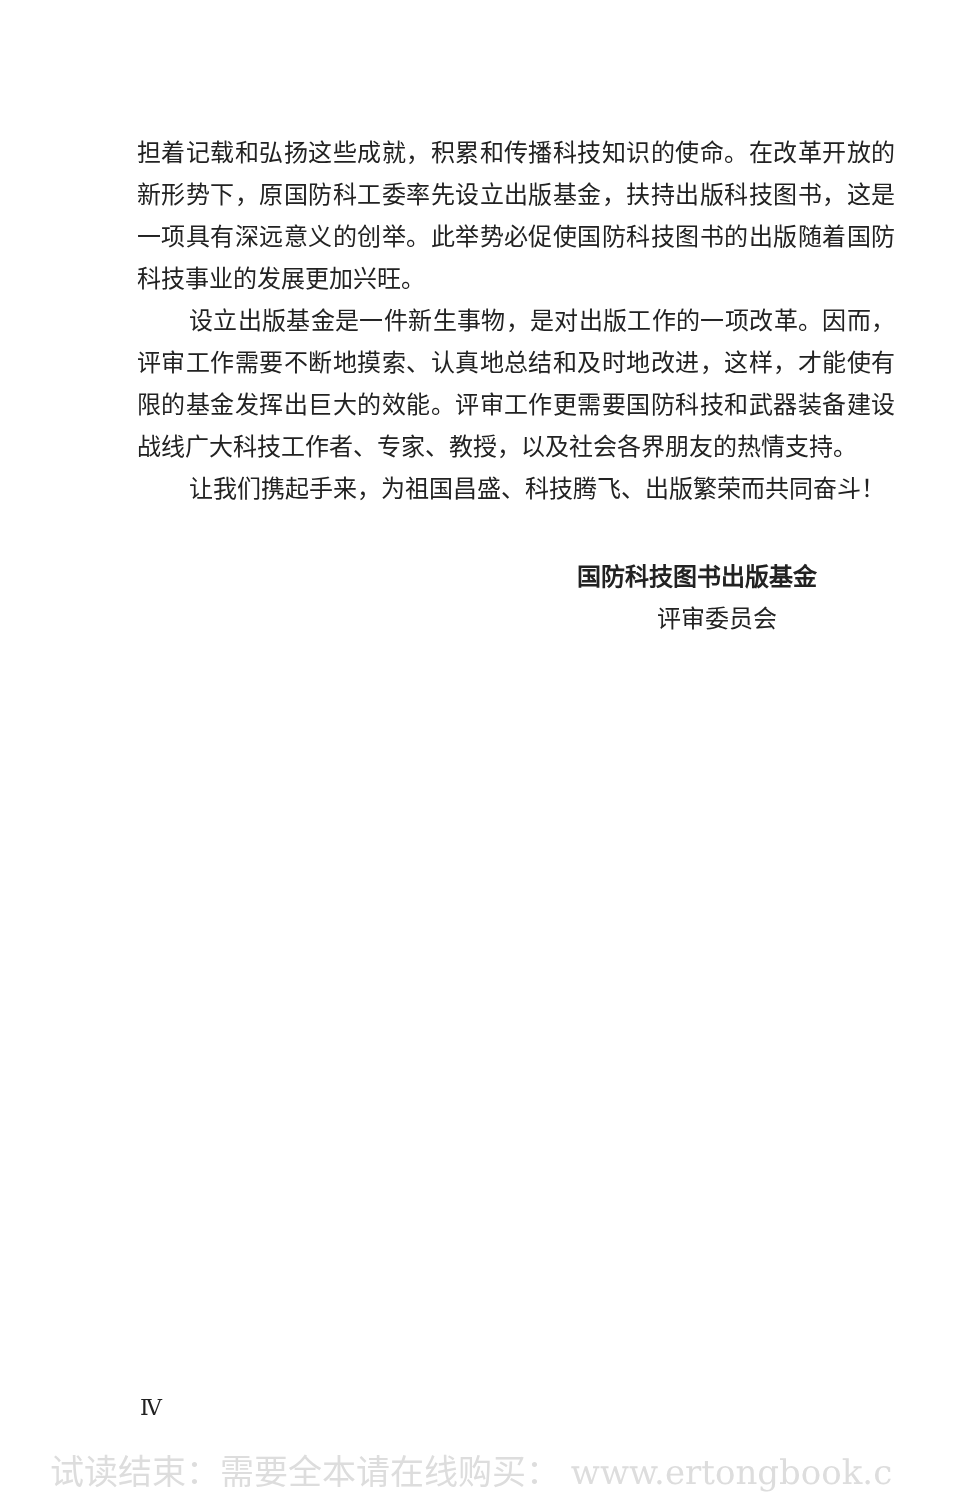担着记载和弘扬这些成就，积累和传播科技知识的使命。在改革开放的新形势下，原国防科工委率先设立出版基金，扶持出版科技图书，这是一项具有深远意义的创举。此举势必促使国防科技图书的出版随着国防科技事业的发展更加兴旺。
设立出版基金是一件新生事物，是对出版工作的一项改革。因而，评审工作需要不断地摸索、认真地总结和及时地改进，这样，才能使有限的基金发挥出巨大的效能。评审工作更需要国防科技和武器装备建设战线广大科技工作者、专家、教授，以及社会各界朋友的热情支持。
让我们携起手来，为祖国昌盛、科技腾飞、出版繁荣而共同奋斗！
国防科技图书出版基金
评审委员会
Ⅳ
试读结束：需要全本请在线购买： www.ertongbook.c